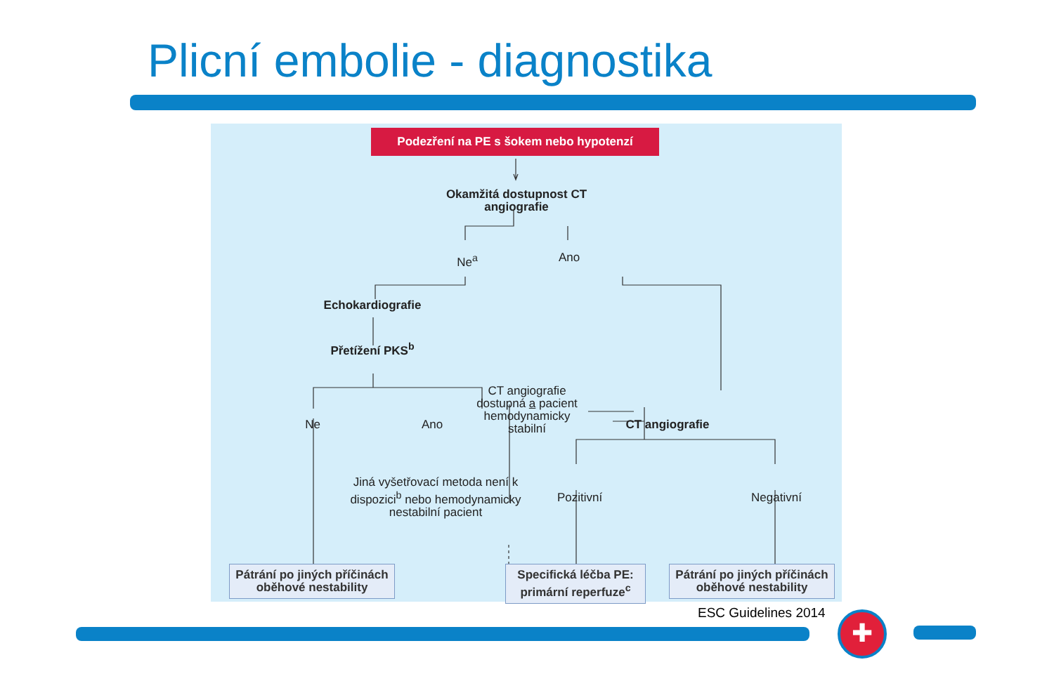Plicní embolie - diagnostika
Podezření na PE s šokem nebo hypotenzí
Okamžitá dostupnost CT angiografie
Ne<sup>a</sup> Ano
Echokardiografie
Přetížení PKS<sup>b</sup>
Ne Ano
CT angiografie dostupná a pacient hemodynamicky stabilní
CT angiografie
Jiná vyšetřovací metoda není k dispozici<sup>b</sup> nebo hemodynamicky nestabilní pacient
Pozitivní
Negativní
Pátrání po jiných příčinách oběhové nestability
Specifická léčba PE: primární reperfuze<sup>c</sup>
Pátrání po jiných příčinách oběhové nestability
ESC Guidelines 2014 ✚